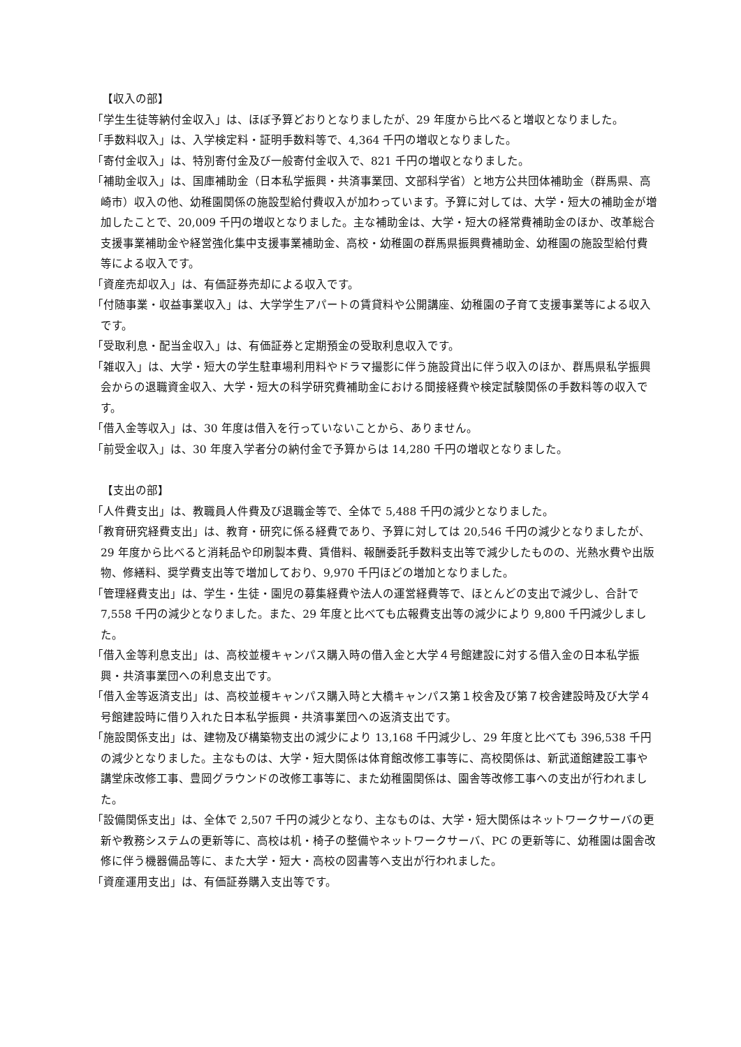【収入の部】
「学生生徒等納付金収入」は、ほぼ予算どおりとなりましたが、29 年度から比べると増収となりました。
「手数料収入」は、入学検定料・証明手数料等で、4,364 千円の増収となりました。
「寄付金収入」は、特別寄付金及び一般寄付金収入で、821 千円の増収となりました。
「補助金収入」は、国庫補助金（日本私学振興・共済事業団、文部科学省）と地方公共団体補助金（群馬県、高崎市）収入の他、幼稚園関係の施設型給付費収入が加わっています。予算に対しては、大学・短大の補助金が増加したことで、20,009 千円の増収となりました。主な補助金は、大学・短大の経常費補助金のほか、改革総合支援事業補助金や経営強化集中支援事業補助金、高校・幼稚園の群馬県振興費補助金、幼稚園の施設型給付費等による収入です。
「資産売却収入」は、有価証券売却による収入です。
「付随事業・収益事業収入」は、大学学生アパートの賃貸料や公開講座、幼稚園の子育て支援事業等による収入です。
「受取利息・配当金収入」は、有価証券と定期預金の受取利息収入です。
「雑収入」は、大学・短大の学生駐車場利用料やドラマ撮影に伴う施設貸出に伴う収入のほか、群馬県私学振興会からの退職資金収入、大学・短大の科学研究費補助金における間接経費や検定試験関係の手数料等の収入です。
「借入金等収入」は、30 年度は借入を行っていないことから、ありません。
「前受金収入」は、30 年度入学者分の納付金で予算からは 14,280 千円の増収となりました。
【支出の部】
「人件費支出」は、教職員人件費及び退職金等で、全体で 5,488 千円の減少となりました。
「教育研究経費支出」は、教育・研究に係る経費であり、予算に対しては 20,546 千円の減少となりましたが、29 年度から比べると消耗品や印刷製本費、賃借料、報酬委託手数料支出等で減少したものの、光熱水費や出版物、修繕料、奨学費支出等で増加しており、9,970 千円ほどの増加となりました。
「管理経費支出」は、学生・生徒・園児の募集経費や法人の運営経費等で、ほとんどの支出で減少し、合計で 7,558 千円の減少となりました。また、29 年度と比べても広報費支出等の減少により 9,800 千円減少しました。
「借入金等利息支出」は、高校並榎キャンパス購入時の借入金と大学４号館建設に対する借入金の日本私学振興・共済事業団への利息支出です。
「借入金等返済支出」は、高校並榎キャンパス購入時と大橋キャンパス第１校舎及び第７校舎建設時及び大学４号館建設時に借り入れた日本私学振興・共済事業団への返済支出です。
「施設関係支出」は、建物及び構築物支出の減少により 13,168 千円減少し、29 年度と比べても 396,538 千円の減少となりました。主なものは、大学・短大関係は体育館改修工事等に、高校関係は、新武道館建設工事や講堂床改修工事、豊岡グラウンドの改修工事等に、また幼稚園関係は、園舎等改修工事への支出が行われました。
「設備関係支出」は、全体で 2,507 千円の減少となり、主なものは、大学・短大関係はネットワークサーバの更新や教務システムの更新等に、高校は机・椅子の整備やネットワークサーバ、PC の更新等に、幼稚園は園舎改修に伴う機器備品等に、また大学・短大・高校の図書等へ支出が行われました。
「資産運用支出」は、有価証券購入支出等です。